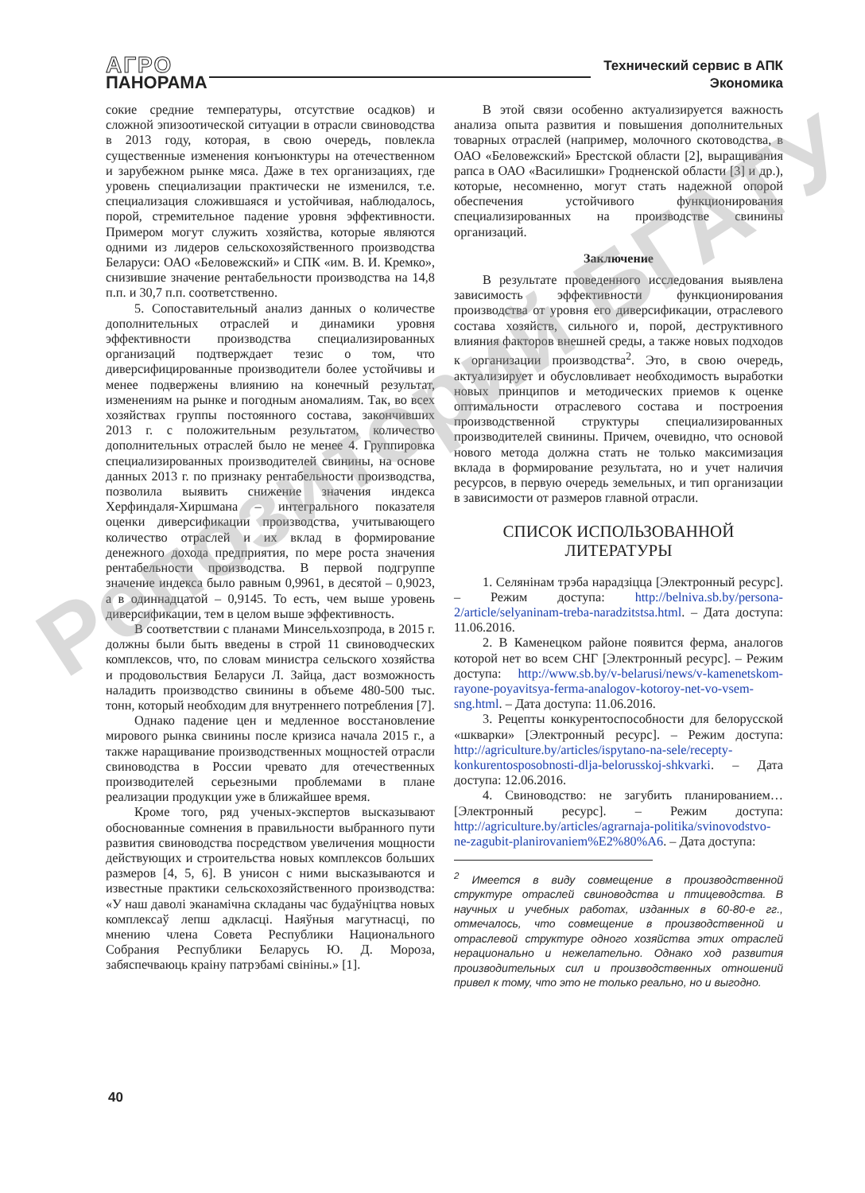АГРО
ПАНОРАМА
Технический сервис в АПК
Экономика
сокие средние температуры, отсутствие осадков) и сложной эпизоотической ситуации в отрасли свиноводства в 2013 году, которая, в свою очередь, повлекла существенные изменения конъюнктуры на отечественном и зарубежном рынке мяса. Даже в тех организациях, где уровень специализации практически не изменился, т.е. специализация сложившаяся и устойчивая, наблюдалось, порой, стремительное падение уровня эффективности. Примером могут служить хозяйства, которые являются одними из лидеров сельскохозяйственного производства Беларуси: ОАО «Беловежский» и СПК «им. В. И. Кремко», снизившие значение рентабельности производства на 14,8 п.п. и 30,7 п.п. соответственно.
5. Сопоставительный анализ данных о количестве дополнительных отраслей и динамики уровня эффективности производства специализированных организаций подтверждает тезис о том, что диверсифицированные производители более устойчивы и менее подвержены влиянию на конечный результат, изменениям на рынке и погодным аномалиям. Так, во всех хозяйствах группы постоянного состава, закончивших 2013 г. с положительным результатом, количество дополнительных отраслей было не менее 4. Группировка специализированных производителей свинины, на основе данных 2013 г. по признаку рентабельности производства, позволила выявить снижение значения индекса Херфиндаля-Хиршмана – интегрального показателя оценки диверсификации производства, учитывающего количество отраслей и их вклад в формирование денежного дохода предприятия, по мере роста значения рентабельности производства. В первой подгруппе значение индекса было равным 0,9961, в десятой – 0,9023, а в одиннадцатой – 0,9145. То есть, чем выше уровень диверсификации, тем в целом выше эффективность.
В соответствии с планами Минсельхозпрода, в 2015 г. должны были быть введены в строй 11 свиноводческих комплексов, что, по словам министра сельского хозяйства и продовольствия Беларуси Л. Зайца, даст возможность наладить производство свинины в объеме 480-500 тыс. тонн, который необходим для внутреннего потребления [7].
Однако падение цен и медленное восстановление мирового рынка свинины после кризиса начала 2015 г., а также наращивание производственных мощностей отрасли свиноводства в России чревато для отечественных производителей серьезными проблемами в плане реализации продукции уже в ближайшее время.
Кроме того, ряд ученых-экспертов высказывают обоснованные сомнения в правильности выбранного пути развития свиноводства посредством увеличения мощности действующих и строительства новых комплексов больших размеров [4, 5, 6]. В унисон с ними высказываются и известные практики сельскохозяйственного производства: «У наш даволі эканамічна складаны час будаўніцтва новых комплексаў лепш адкласці. Наяўныя магутнасці, по мнению члена Совета Республики Национального Собрания Республики Беларусь Ю. Д. Мороза, забяспечваюць краіну патрэбамі свініны.» [1].
В этой связи особенно актуализируется важность анализа опыта развития и повышения дополнительных товарных отраслей (например, молочного скотоводства, в ОАО «Беловежский» Брестской области [2], выращивания рапса в ОАО «Василишки» Гродненской области [3] и др.), которые, несомненно, могут стать надежной опорой обеспечения устойчивого функционирования специализированных на производстве свинины организаций.
Заключение
В результате проведенного исследования выявлена зависимость эффективности функционирования производства от уровня его диверсификации, отраслевого состава хозяйств, сильного и, порой, деструктивного влияния факторов внешней среды, а также новых подходов к организации производства<sup>2</sup>. Это, в свою очередь, актуализирует и обусловливает необходимость выработки новых принципов и методических приемов к оценке оптимальности отраслевого состава и построения производственной структуры специализированных производителей свинины. Причем, очевидно, что основой нового метода должна стать не только максимизация вклада в формирование результата, но и учет наличия ресурсов, в первую очередь земельных, и тип организации в зависимости от размеров главной отрасли.
СПИСОК ИСПОЛЬЗОВАННОЙ
ЛИТЕРАТУРЫ
1. Селянінам трэба нарадзіцца [Электронный ресурс]. – Режим доступа: http://belniva.sb.by/persona-2/article/selyaninam-treba-naradzitstsa.html. – Дата доступа: 11.06.2016.
2. В Каменецком районе появится ферма, аналогов которой нет во всем СНГ [Электронный ресурс]. – Режим доступа: http://www.sb.by/v-belarusi/news/v-kamenetskom-rayone-poyavitsya-ferma-analogov-kotoroy-net-vo-vsem-sng.html. – Дата доступа: 11.06.2016.
3. Рецепты конкурентоспособности для белорусской «шкварки» [Электронный ресурс]. – Режим доступа: http://agriculture.by/articles/ispytano-na-sele/recepty-konkurentosposobnosti-dlja-belorusskoj-shkvarki. – Дата доступа: 12.06.2016.
4. Свиноводство: не загубить планированием… [Электронный ресурс]. – Режим доступа: http://agriculture.by/articles/agrarnaja-politika/svinovodstvo-ne-zagubit-planirovaniem%E2%80%A6. – Дата доступа:
<sup>2</sup> Имеется в виду совмещение в производственной структуре отраслей свиноводства и птицеводства. В научных и учебных работах, изданных в 60-80-е гг., отмечалось, что совмещение в производственной и отраслевой структуре одного хозяйства этих отраслей нерационально и нежелательно. Однако ход развития производительных сил и производственных отношений привел к тому, что это не только реально, но и выгодно.
40
Репозиторий БГАТУ